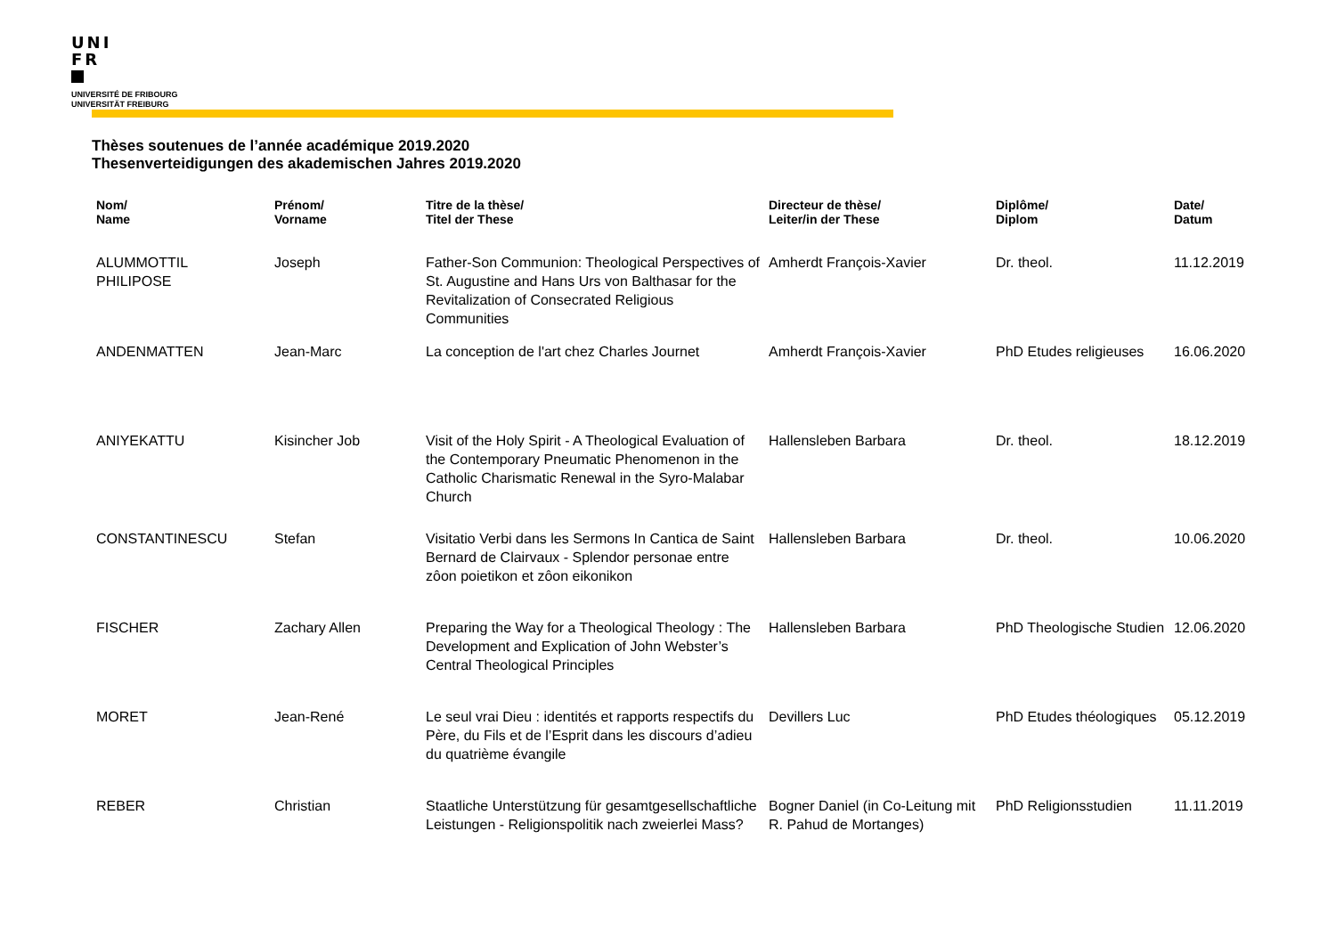UNI
FR
UNIVERSITÉ DE FRIBOURG
UNIVERSITÄT FREIBURG
Thèses soutenues de l’année académique 2019.2020
Thesenverteidigungen des akademischen Jahres 2019.2020
| Nom/ Name | Prénom/ Vorname | Titre de la thèse/ Titel der These | Directeur de thèse/ Leiter/in der These | Diplôme/ Diplom | Date/ Datum |
| --- | --- | --- | --- | --- | --- |
| ALUMMOTTIL PHILIPOSE | Joseph | Father-Son Communion: Theological Perspectives of St. Augustine and Hans Urs von Balthasar for the Revitalization of Consecrated Religious Communities | Amherdt François-Xavier | Dr. theol. | 11.12.2019 |
| ANDENMATTEN | Jean-Marc | La conception de l'art chez Charles Journet | Amherdt François-Xavier | PhD Etudes religieuses | 16.06.2020 |
| ANIYEKATTU | Kisincher Job | Visit of the Holy Spirit - A Theological Evaluation of the Contemporary Pneumatic Phenomenon in the Catholic Charismatic Renewal in the Syro-Malabar Church | Hallensleben Barbara | Dr. theol. | 18.12.2019 |
| CONSTANTINESCU | Stefan | Visitatio Verbi dans les Sermons In Cantica de Saint Bernard de Clairvaux - Splendor personae entre zôon poietikon et zôon eikonikon | Hallensleben Barbara | Dr. theol. | 10.06.2020 |
| FISCHER | Zachary Allen | Preparing the Way for a Theological Theology : The Development and Explication of John Webster’s Central Theological Principles | Hallensleben Barbara | PhD Theologische Studien | 12.06.2020 |
| MORET | Jean-René | Le seul vrai Dieu : identités et rapports respectifs du Père, du Fils et de l’Esprit dans les discours d’adieu du quatrième évangile | Devillers Luc | PhD Etudes théologiques | 05.12.2019 |
| REBER | Christian | Staatliche Unterstützung für gesamtgesellschaftliche Leistungen - Religionspolitik nach zweierlei Mass? | Bogner Daniel (in Co-Leitung mit R. Pahud de Mortanges) | PhD Religionsstudien | 11.11.2019 |